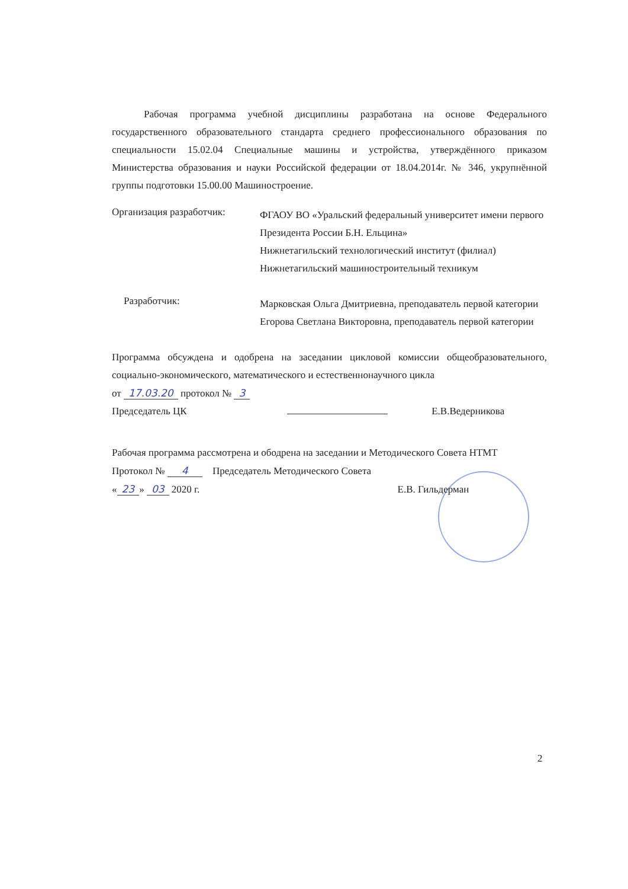Рабочая программа учебной дисциплины разработана на основе Федерального государственного образовательного стандарта среднего профессионального образования по специальности 15.02.04 Специальные машины и устройства, утверждённого приказом Министерства образования и науки Российской федерации от 18.04.2014г. № 346, укрупнённой группы подготовки 15.00.00 Машиностроение.
Организация разработчик:
ФГАОУ ВО «Уральский федеральный университет имени первого Президента России Б.Н. Ельцина»
Нижнетагильский технологический институт (филиал)
Нижнетагильский машиностроительный техникум
Разработчик:
Марковская Ольга Дмитриевна, преподаватель первой категории
Егорова Светлана Викторовна, преподаватель первой категории
Программа обсуждена и одобрена на заседании цикловой комиссии общеобразовательного, социально-экономического, математического и естественнонаучного цикла
от 17.03.20 протокол № 3
Председатель ЦК Е.В.Ведерникова
Рабочая программа рассмотрена и ободрена на заседании и Методического Совета НТМТ
Протокол № 4 Председатель Методического Совета
« 23 » 03 2020 г. Е.В. Гильдерман
2